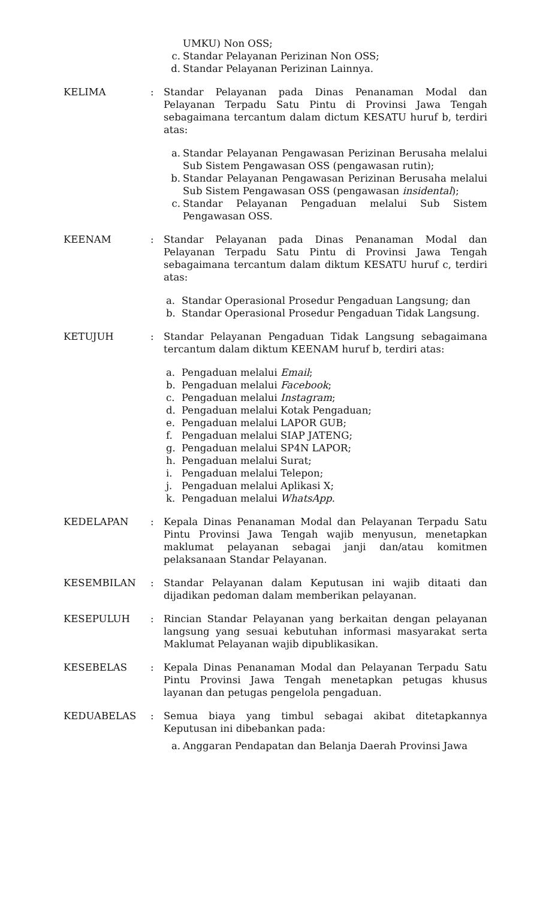UMKU) Non OSS;
c. Standar Pelayanan Perizinan Non OSS;
d. Standar Pelayanan Perizinan Lainnya.
KELIMA : Standar Pelayanan pada Dinas Penanaman Modal dan Pelayanan Terpadu Satu Pintu di Provinsi Jawa Tengah sebagaimana tercantum dalam dictum KESATU huruf b, terdiri atas:
a. Standar Pelayanan Pengawasan Perizinan Berusaha melalui Sub Sistem Pengawasan OSS (pengawasan rutin);
b. Standar Pelayanan Pengawasan Perizinan Berusaha melalui Sub Sistem Pengawasan OSS (pengawasan insidental);
c. Standar Pelayanan Pengaduan melalui Sub Sistem Pengawasan OSS.
KEENAM : Standar Pelayanan pada Dinas Penanaman Modal dan Pelayanan Terpadu Satu Pintu di Provinsi Jawa Tengah sebagaimana tercantum dalam diktum KESATU huruf c, terdiri atas:
a. Standar Operasional Prosedur Pengaduan Langsung; dan
b. Standar Operasional Prosedur Pengaduan Tidak Langsung.
KETUJUH : Standar Pelayanan Pengaduan Tidak Langsung sebagaimana tercantum dalam diktum KEENAM huruf b, terdiri atas:
a. Pengaduan melalui Email;
b. Pengaduan melalui Facebook;
c. Pengaduan melalui Instagram;
d. Pengaduan melalui Kotak Pengaduan;
e. Pengaduan melalui LAPOR GUB;
f. Pengaduan melalui SIAP JATENG;
g. Pengaduan melalui SP4N LAPOR;
h. Pengaduan melalui Surat;
i. Pengaduan melalui Telepon;
j. Pengaduan melalui Aplikasi X;
k. Pengaduan melalui WhatsApp.
KEDELAPAN : Kepala Dinas Penanaman Modal dan Pelayanan Terpadu Satu Pintu Provinsi Jawa Tengah wajib menyusun, menetapkan maklumat pelayanan sebagai janji dan/atau komitmen pelaksanaan Standar Pelayanan.
KESEMBILAN : Standar Pelayanan dalam Keputusan ini wajib ditaati dan dijadikan pedoman dalam memberikan pelayanan.
KESEPULUH : Rincian Standar Pelayanan yang berkaitan dengan pelayanan langsung yang sesuai kebutuhan informasi masyarakat serta Maklumat Pelayanan wajib dipublikasikan.
KESEBELAS : Kepala Dinas Penanaman Modal dan Pelayanan Terpadu Satu Pintu Provinsi Jawa Tengah menetapkan petugas khusus layanan dan petugas pengelola pengaduan.
KEDUABELAS : Semua biaya yang timbul sebagai akibat ditetapkannya Keputusan ini dibebankan pada:
a. Anggaran Pendapatan dan Belanja Daerah Provinsi Jawa